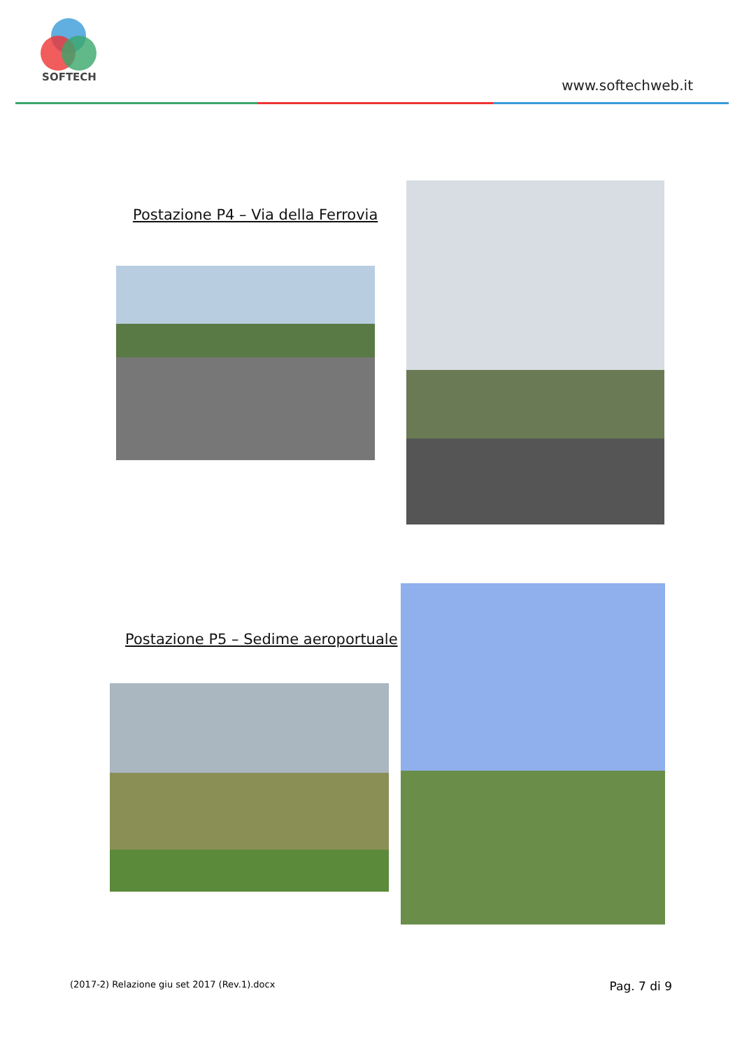SOFTECH
www.softechweb.it
Postazione P4 – Via della Ferrovia
Postazione P5 – Sedime aeroportuale
(2017-2) Relazione giu set 2017 (Rev.1).docx Pag. 7 di 9